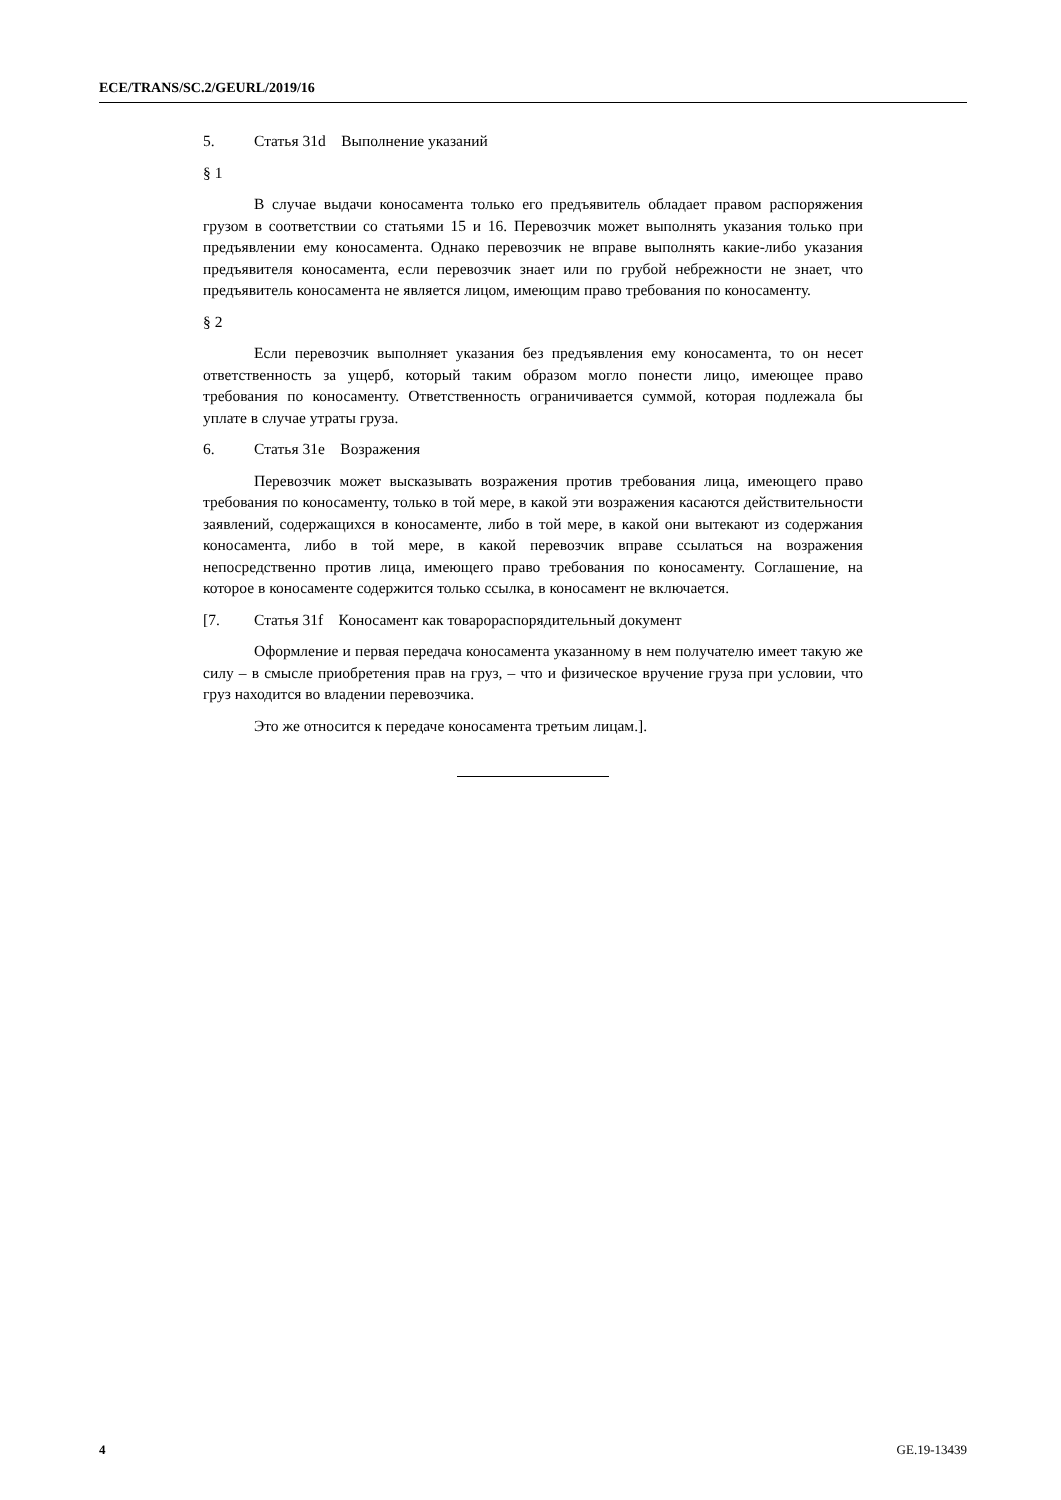ECE/TRANS/SC.2/GEURL/2019/16
5. Статья 31d Выполнение указаний
§ 1
В случае выдачи коносамента только его предъявитель обладает правом распоряжения грузом в соответствии со статьями 15 и 16. Перевозчик может выполнять указания только при предъявлении ему коносамента. Однако перевозчик не вправе выполнять какие-либо указания предъявителя коносамента, если перевозчик знает или по грубой небрежности не знает, что предъявитель коносамента не является лицом, имеющим право требования по коносаменту.
§ 2
Если перевозчик выполняет указания без предъявления ему коносамента, то он несет ответственность за ущерб, который таким образом могло понести лицо, имеющее право требования по коносаменту. Ответственность ограничивается суммой, которая подлежала бы уплате в случае утраты груза.
6. Статья 31e Возражения
Перевозчик может высказывать возражения против требования лица, имеющего право требования по коносаменту, только в той мере, в какой эти возражения касаются действительности заявлений, содержащихся в коносаменте, либо в той мере, в какой они вытекают из содержания коносамента, либо в той мере, в какой перевозчик вправе ссылаться на возражения непосредственно против лица, имеющего право требования по коносаменту. Соглашение, на которое в коносаменте содержится только ссылка, в коносамент не включается.
[7. Статья 31f Коносамент как товарораспорядительный документ
Оформление и первая передача коносамента указанному в нем получателю имеет такую же силу – в смысле приобретения прав на груз, – что и физическое вручение груза при условии, что груз находится во владении перевозчика.
Это же относится к передаче коносамента третьим лицам.].
4 GE.19-13439